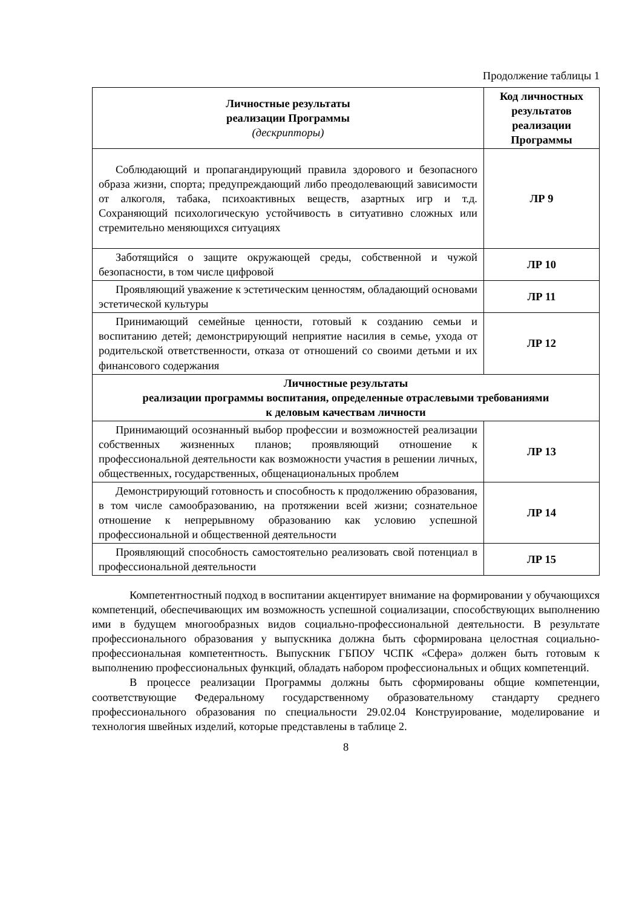Продолжение таблицы 1
| Личностные результаты реализации Программы (дескрипторы) | Код личностных результатов реализации Программы |
| --- | --- |
| Соблюдающий и пропагандирующий правила здорового и безопасного образа жизни, спорта; предупреждающий либо преодолевающий зависимости от алкоголя, табака, психоактивных веществ, азартных игр и т.д. Сохраняющий психологическую устойчивость в ситуативно сложных или стремительно меняющихся ситуациях | ЛР 9 |
| Заботящийся о защите окружающей среды, собственной и чужой безопасности, в том числе цифровой | ЛР 10 |
| Проявляющий уважение к эстетическим ценностям, обладающий основами эстетической культуры | ЛР 11 |
| Принимающий семейные ценности, готовый к созданию семьи и воспитанию детей; демонстрирующий неприятие насилия в семье, ухода от родительской ответственности, отказа от отношений со своими детьми и их финансового содержания | ЛР 12 |
| Личностные результаты реализации программы воспитания, определенные отраслевыми требованиями к деловым качествам личности | |
| Принимающий осознанный выбор профессии и возможностей реализации собственных жизненных планов; проявляющий отношение к профессиональной деятельности как возможности участия в решении личных, общественных, государственных, общенациональных проблем | ЛР 13 |
| Демонстрирующий готовность и способность к продолжению образования, в том числе самообразованию, на протяжении всей жизни; сознательное отношение к непрерывному образованию как условию успешной профессиональной и общественной деятельности | ЛР 14 |
| Проявляющий способность самостоятельно реализовать свой потенциал в профессиональной деятельности | ЛР 15 |
Компетентностный подход в воспитании акцентирует внимание на формировании у обучающихся компетенций, обеспечивающих им возможность успешной социализации, способствующих выполнению ими в будущем многообразных видов социально-профессиональной деятельности. В результате профессионального образования у выпускника должна быть сформирована целостная социально-профессиональная компетентность. Выпускник ГБПОУ ЧСПК «Сфера» должен быть готовым к выполнению профессиональных функций, обладать набором профессиональных и общих компетенций.
В процессе реализации Программы должны быть сформированы общие компетенции, соответствующие Федеральному государственному образовательному стандарту среднего профессионального образования по специальности 29.02.04 Конструирование, моделирование и технология швейных изделий, которые представлены в таблице 2.
8